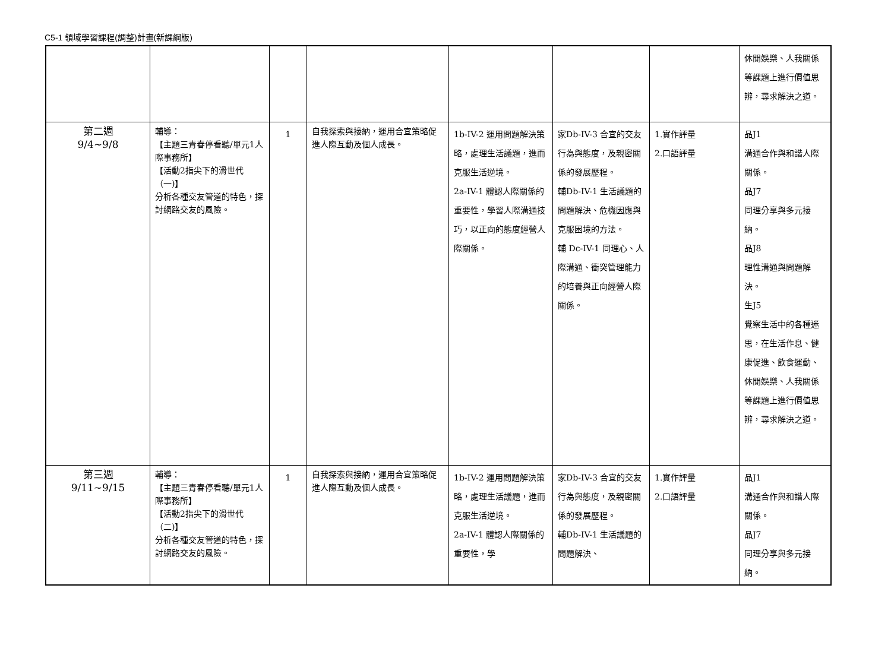C5-1 領域學習課程(調整)計畫(新課綱版)
| | | | | | | | 休閒娛樂、人我關係等課題上進行價值思辨，尋求解決之道。 |
| 第二週 9/4~9/8 | 輔導： 【主題三青春停看聽/單元1人際事務所】 【活動2指尖下的滑世代（一)】 分析各種交友管道的特色，探討網路交友的風險。 | 1 | 自我探索與接納，運用合宜策略促進人際互動及個人成長。 | 1b-IV-2 運用問題解決策略，處理生活議題，進而克服生活逆境。 2a-IV-1 體認人際關係的重要性，學習人際溝通技巧，以正向的態度經營人際關係。 | 家Db-IV-3 合宜的交友行為與態度，及親密關係的發展歷程。 輔Db-IV-1 生活議題的問題解決、危機因應與克服困境的方法。 輔 Dc-IV-1 同理心、人際溝通、衝突管理能力的培養與正向經營人際關係。 | 1.實作評量 2.口語評量 | 品J1 溝通合作與和諧人際關係。 品J7 同理分享與多元接納。 品J8 理性溝通與問題解決。 生J5 覺察生活中的各種迷思，在生活作息、健康促進、飲食運動、休閒娛樂、人我關係等課題上進行價值思辨，尋求解決之道。 |
| 第三週 9/11~9/15 | 輔導： 【主題三青春停看聽/單元1人際事務所】 【活動2指尖下的滑世代（二)】 分析各種交友管道的特色，探討網路交友的風險。 | 1 | 自我探索與接納，運用合宜策略促進人際互動及個人成長。 | 1b-IV-2 運用問題解決策略，處理生活議題，進而克服生活逆境。 2a-IV-1 體認人際關係的重要性，學 | 家Db-IV-3 合宜的交友行為與態度，及親密關係的發展歷程。 輔Db-IV-1 生活議題的問題解決、 | 1.實作評量 2.口語評量 | 品J1 溝通合作與和諧人際關係。 品J7 同理分享與多元接納。 |